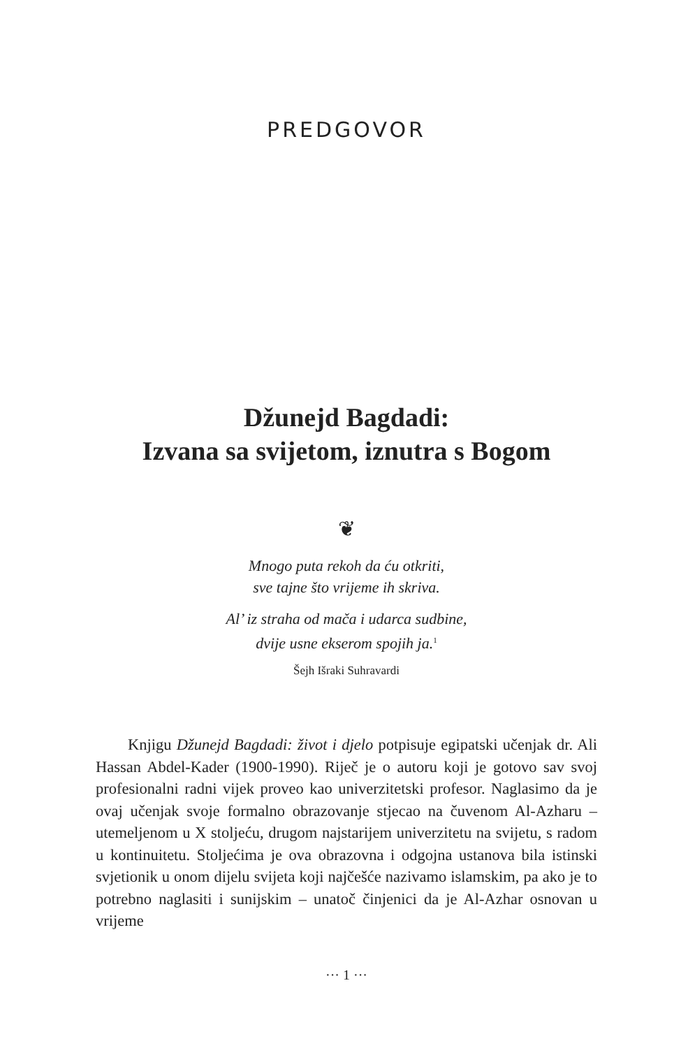PREDGOVOR
Džunejd Bagdadi:
Izvana sa svijetom, iznutra s Bogom
❦
Mnogo puta rekoh da ću otkriti,
sve tajne što vrijeme ih skriva.
Al’ iz straha od mača i udarca sudbine,
dvije usne ekserom spojih ja.<sup>1</sup>
Šejh Išraki Suhravardi
Knjigu Džunejd Bagdadi: život i djelo potpisuje egipatski učenjak dr. Ali Hassan Abdel-Kader (1900-1990). Riječ je o autoru koji je gotovo sav svoj profesionalni radni vijek proveo kao univerzitetski profesor. Naglasimo da je ovaj učenjak svoje formalno obrazovanje stjecao na čuvenom Al-Azharu – utemeljenom u X stoljeću, drugom najstarijem univerzitetu na svijetu, s radom u kontinuitetu. Stoljećima je ova obrazovna i odgojna ustanova bila istinski svjetionik u onom dijelu svijeta koji najčešće nazivamo islamskim, pa ako je to potrebno naglasiti i sunijskim – unatoč činjenici da je Al-Azhar osnovan u vrijeme
··· 1 ···